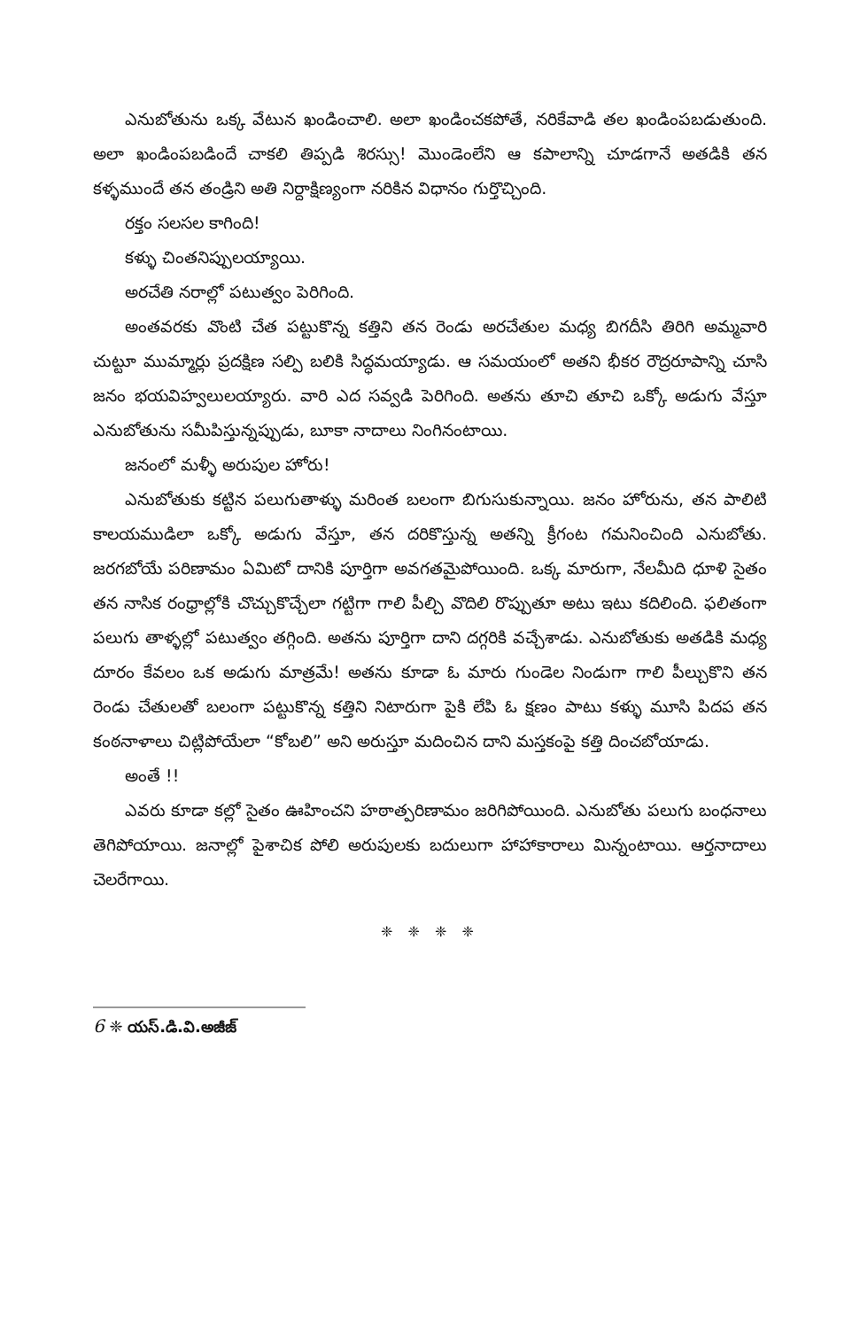ఎనుబోతును ఒక్క వేటున ఖండించాలి. అలా ఖండించకపోతే, నరికేవాడి తల ఖండింపబడుతుంది. అలా ఖండింపబడిందే చాకలి తిప్పడి శిరస్సు! మొండెంలేని ఆ కపాలాన్ని చూడగానే అతడికి తన కళ్ళముందే తన తండ్రిని అతి నిర్దాక్షిణ్యంగా నరికిన విధానం గుర్తొచ్చింది.
రక్తం సలసల కాగింది!
కళ్ళు చింతనిప్పులయ్యాయి.
అరచేతి నరాల్లో పటుత్వం పెరిగింది.
అంతవరకు వొంటి చేత పట్టుకొన్న కత్తిని తన రెండు అరచేతుల మధ్య బిగదీసి తిరిగి అమ్మవారి చుట్టూ ముమ్మార్లు ప్రదక్షిణ సల్పి బలికి సిద్ధమయ్యాడు. ఆ సమయంలో అతని భీకర రౌద్రరూపాన్ని చూసి జనం భయవిహ్వలులయ్యారు. వారి ఎద సవ్వడి పెరిగింది. అతను తూచి తూచి ఒక్కో అడుగు వేస్తూ ఎనుబోతును సమీపిస్తున్నప్పుడు, బూకా నాదాలు నింగినంటాయి.
జనంలో మళ్ళీ అరుపుల హోరు!
ఎనుబోతుకు కట్టిన పలుగుతాళ్ళు మరింత బలంగా బిగుసుకున్నాయి. జనం హోరును, తన పాలిటి కాలయముడిలా ఒక్కో అడుగు వేస్తూ, తన దరికొస్తున్న అతన్ని క్రీగంట గమనించింది ఎనుబోతు. జరగబోయే పరిణామం ఏమిటో దానికి పూర్తిగా అవగతమైపోయింది. ఒక్క మారుగా, నేలమీది ధూళి సైతం తన నాసిక రంధ్రాల్లోకి చొచ్చుకొచ్చేలా గట్టిగా గాలి పీల్చి వొదిలి రొప్పుతూ అటు ఇటు కదిలింది. ఫలితంగా పలుగు తాళ్ళల్లో పటుత్వం తగ్గింది. అతను పూర్తిగా దాని దగ్గరికి వచ్చేశాడు. ఎనుబోతుకు అతడికి మధ్య దూరం కేవలం ఒక అడుగు మాత్రమే! అతను కూడా ఓ మారు గుండెల నిండుగా గాలి పీల్చుకొని తన రెండు చేతులతో బలంగా పట్టుకొన్న కత్తిని నిటారుగా పైకి లేపి ఓ క్షణం పాటు కళ్ళు మూసి పిదప తన కంఠనాళాలు చిట్లిపోయేలా “కోబలి” అని అరుస్తూ మదించిన దాని మస్తకంపై కత్తి దించబోయాడు.
అంతే !!
ఎవరు కూడా కల్లో సైతం ఊహించని హఠాత్పరిణామం జరిగిపోయింది. ఎనుబోతు పలుగు బంధనాలు తెగిపోయాయి. జనాల్లో పైశాచిక పోలి అరుపులకు బదులుగా హాహాకారాలు మిన్నంటాయి. ఆర్తనాదాలు చెలరేగాయి.
❈ ❈ ❈ ❈
6 ❈ యస్.డి.వి.అజీజ్